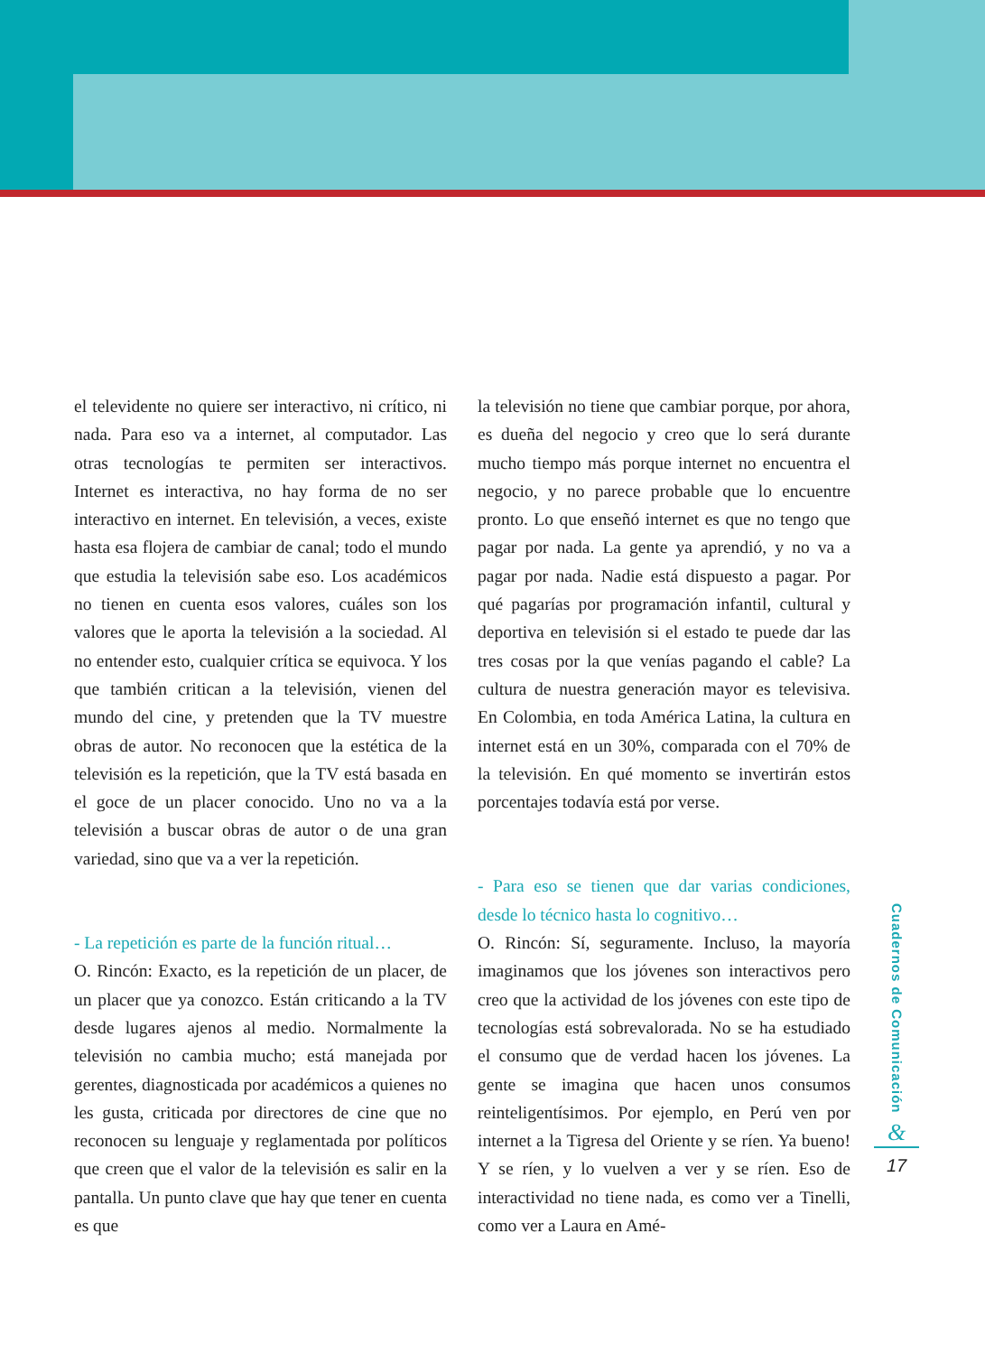el televidente no quiere ser interactivo, ni crítico, ni nada. Para eso va a internet, al computador. Las otras tecnologías te permiten ser interactivos. Internet es interactiva, no hay forma de no ser interactivo en internet. En televisión, a veces, existe hasta esa flojera de cambiar de canal; todo el mundo que estudia la televisión sabe eso. Los académicos no tienen en cuenta esos valores, cuáles son los valores que le aporta la televisión a la sociedad. Al no entender esto, cualquier crítica se equivoca. Y los que también critican a la televisión, vienen del mundo del cine, y pretenden que la TV muestre obras de autor. No reconocen que la estética de la televisión es la repetición, que la TV está basada en el goce de un placer conocido. Uno no va a la televisión a buscar obras de autor o de una gran variedad, sino que va a ver la repetición.
- La repetición es parte de la función ritual…
O. Rincón: Exacto, es la repetición de un placer, de un placer que ya conozco. Están criticando a la TV desde lugares ajenos al medio. Normalmente la televisión no cambia mucho; está manejada por gerentes, diagnosticada por académicos a quienes no les gusta, criticada por directores de cine que no reconocen su lenguaje y reglamentada por políticos que creen que el valor de la televisión es salir en la pantalla. Un punto clave que hay que tener en cuenta es que
la televisión no tiene que cambiar porque, por ahora, es dueña del negocio y creo que lo será durante mucho tiempo más porque internet no encuentra el negocio, y no parece probable que lo encuentre pronto. Lo que enseñó internet es que no tengo que pagar por nada. La gente ya aprendió, y no va a pagar por nada. Nadie está dispuesto a pagar. Por qué pagarías por programación infantil, cultural y deportiva en televisión si el estado te puede dar las tres cosas por la que venías pagando el cable? La cultura de nuestra generación mayor es televisiva. En Colombia, en toda América Latina, la cultura en internet está en un 30%, comparada con el 70% de la televisión. En qué momento se invertirán estos porcentajes todavía está por verse.
- Para eso se tienen que dar varias condiciones, desde lo técnico hasta lo cognitivo…
O. Rincón: Sí, seguramente. Incluso, la mayoría imaginamos que los jóvenes son interactivos pero creo que la actividad de los jóvenes con este tipo de tecnologías está sobrevalorada. No se ha estudiado el consumo que de verdad hacen los jóvenes. La gente se imagina que hacen unos consumos reinteligentísimos. Por ejemplo, en Perú ven por internet a la Tigresa del Oriente y se ríen. Ya bueno! Y se ríen, y lo vuelven a ver y se ríen. Eso de interactividad no tiene nada, es como ver a Tinelli, como ver a Laura en Amé-
Cuadernos de Comunicación
&
17